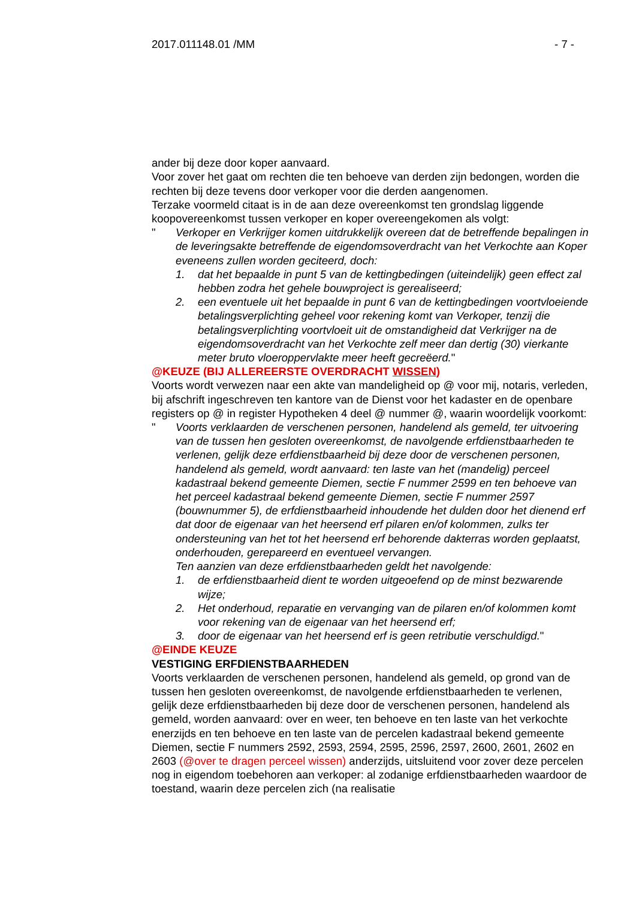2017.011148.01 /MM - 7 -
ander bij deze door koper aanvaard.
Voor zover het gaat om rechten die ten behoeve van derden zijn bedongen, worden die rechten bij deze tevens door verkoper voor die derden aangenomen.
Terzake voormeld citaat is in de aan deze overeenkomst ten grondslag liggende koopovereenkomst tussen verkoper en koper overeengekomen als volgt:
" Verkoper en Verkrijger komen uitdrukkelijk overeen dat de betreffende bepalingen in de leveringsakte betreffende de eigendomsoverdracht van het Verkochte aan Koper eveneens zullen worden geciteerd, doch:
1. dat het bepaalde in punt 5 van de kettingbedingen (uiteindelijk) geen effect zal hebben zodra het gehele bouwproject is gerealiseerd;
2. een eventuele uit het bepaalde in punt 6 van de kettingbedingen voortvloeiende betalingsverplichting geheel voor rekening komt van Verkoper, tenzij die betalingsverplichting voortvloeit uit de omstandigheid dat Verkrijger na de eigendomsoverdracht van het Verkochte zelf meer dan dertig (30) vierkante meter bruto vloeroppervlakte meer heeft gecreëerd."
@KEUZE (BIJ ALLEREERSTE OVERDRACHT WISSEN)
Voorts wordt verwezen naar een akte van mandeligheid op @ voor mij, notaris, verleden, bij afschrift ingeschreven ten kantore van de Dienst voor het kadaster en de openbare registers op @ in register Hypotheken 4 deel @ nummer @, waarin woordelijk voorkomt:
" Voorts verklaarden de verschenen personen, handelend als gemeld, ter uitvoering van de tussen hen gesloten overeenkomst, de navolgende erfdienstbaarheden te verlenen, gelijk deze erfdienstbaarheid bij deze door de verschenen personen, handelend als gemeld, wordt aanvaard: ten laste van het (mandelig) perceel kadastraal bekend gemeente Diemen, sectie F nummer 2599 en ten behoeve van het perceel kadastraal bekend gemeente Diemen, sectie F nummer 2597 (bouwnummer 5), de erfdienstbaarheid inhoudende het dulden door het dienend erf dat door de eigenaar van het heersend erf pilaren en/of kolommen, zulks ter ondersteuning van het tot het heersend erf behorende dakterras worden geplaatst, onderhouden, gerepareerd en eventueel vervangen.
Ten aanzien van deze erfdienstbaarheden geldt het navolgende:
1. de erfdienstbaarheid dient te worden uitgeoefend op de minst bezwarende wijze;
2. Het onderhoud, reparatie en vervanging van de pilaren en/of kolommen komt voor rekening van de eigenaar van het heersend erf;
3. door de eigenaar van het heersend erf is geen retributie verschuldigd."
@EINDE KEUZE
VESTIGING ERFDIENSTBAARHEDEN
Voorts verklaarden de verschenen personen, handelend als gemeld, op grond van de tussen hen gesloten overeenkomst, de navolgende erfdienstbaarheden te verlenen, gelijk deze erfdienstbaarheden bij deze door de verschenen personen, handelend als gemeld, worden aanvaard: over en weer, ten behoeve en ten laste van het verkochte enerzijds en ten behoeve en ten laste van de percelen kadastraal bekend gemeente Diemen, sectie F nummers 2592, 2593, 2594, 2595, 2596, 2597, 2600, 2601, 2602 en 2603 (@over te dragen perceel wissen) anderzijds, uitsluitend voor zover deze percelen nog in eigendom toebehoren aan verkoper: al zodanige erfdienstbaarheden waardoor de toestand, waarin deze percelen zich (na realisatie